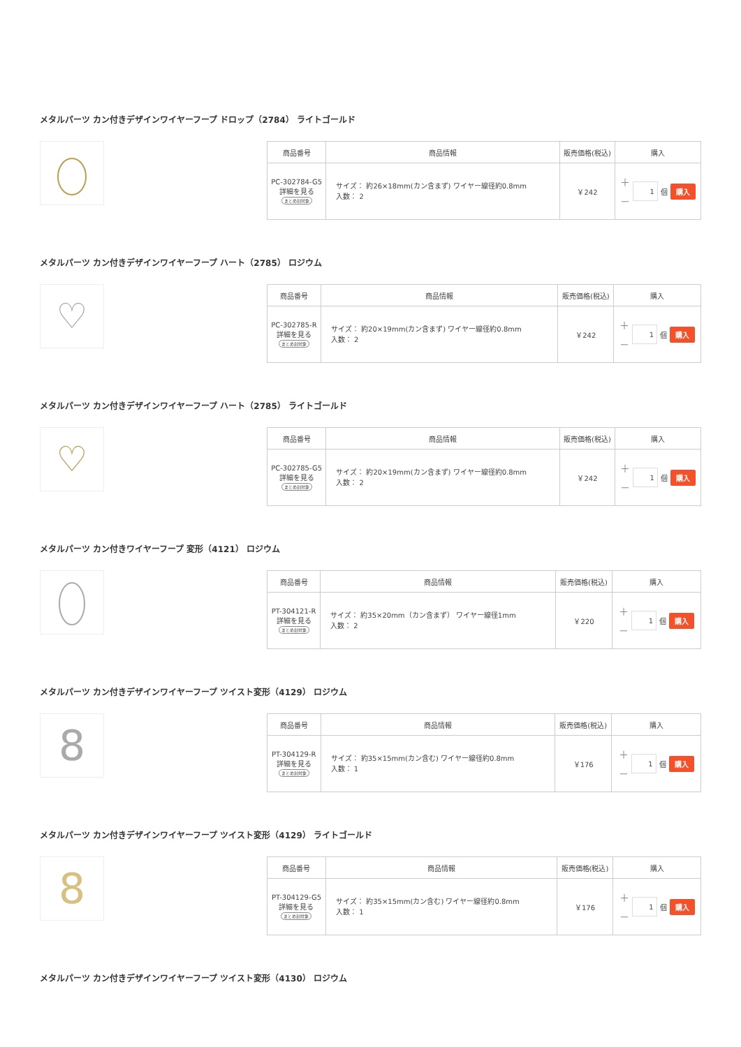メタルパーツ カン付きデザインワイヤーフープ ドロップ（2784） ライトゴールド
| 商品番号 | 商品情報 | 販売価格(税込) | 購入 |
| --- | --- | --- | --- |
| PC-302784-G5 詳細を見る まとめ割対象 | サイズ： 約26×18mm(カン含まず) ワイヤー線径約0.8mm 入数： 2 | ￥242 | ＋ － 1 個 購入 |
メタルパーツ カン付きデザインワイヤーフープ ハート（2785） ロジウム
♡
| 商品番号 | 商品情報 | 販売価格(税込) | 購入 |
| --- | --- | --- | --- |
| PC-302785-R 詳細を見る まとめ割対象 | サイズ： 約20×19mm(カン含まず) ワイヤー線径約0.8mm 入数： 2 | ￥242 | ＋ － 1 個 購入 |
メタルパーツ カン付きデザインワイヤーフープ ハート（2785） ライトゴールド
♡
| 商品番号 | 商品情報 | 販売価格(税込) | 購入 |
| --- | --- | --- | --- |
| PC-302785-G5 詳細を見る まとめ割対象 | サイズ： 約20×19mm(カン含まず) ワイヤー線径約0.8mm 入数： 2 | ￥242 | ＋ － 1 個 購入 |
メタルパーツ カン付きワイヤーフープ 変形（4121） ロジウム
| 商品番号 | 商品情報 | 販売価格(税込) | 購入 |
| --- | --- | --- | --- |
| PT-304121-R 詳細を見る まとめ割対象 | サイズ： 約35×20mm（カン含まず） ワイヤー線径1mm 入数： 2 | ￥220 | ＋ － 1 個 購入 |
メタルパーツ カン付きデザインワイヤーフープ ツイスト変形（4129） ロジウム
8
| 商品番号 | 商品情報 | 販売価格(税込) | 購入 |
| --- | --- | --- | --- |
| PT-304129-R 詳細を見る まとめ割対象 | サイズ： 約35×15mm(カン含む) ワイヤー線径約0.8mm 入数： 1 | ￥176 | ＋ － 1 個 購入 |
メタルパーツ カン付きデザインワイヤーフープ ツイスト変形（4129） ライトゴールド
8
| 商品番号 | 商品情報 | 販売価格(税込) | 購入 |
| --- | --- | --- | --- |
| PT-304129-G5 詳細を見る まとめ割対象 | サイズ： 約35×15mm(カン含む) ワイヤー線径約0.8mm 入数： 1 | ￥176 | ＋ － 1 個 購入 |
メタルパーツ カン付きデザインワイヤーフープ ツイスト変形（4130） ロジウム